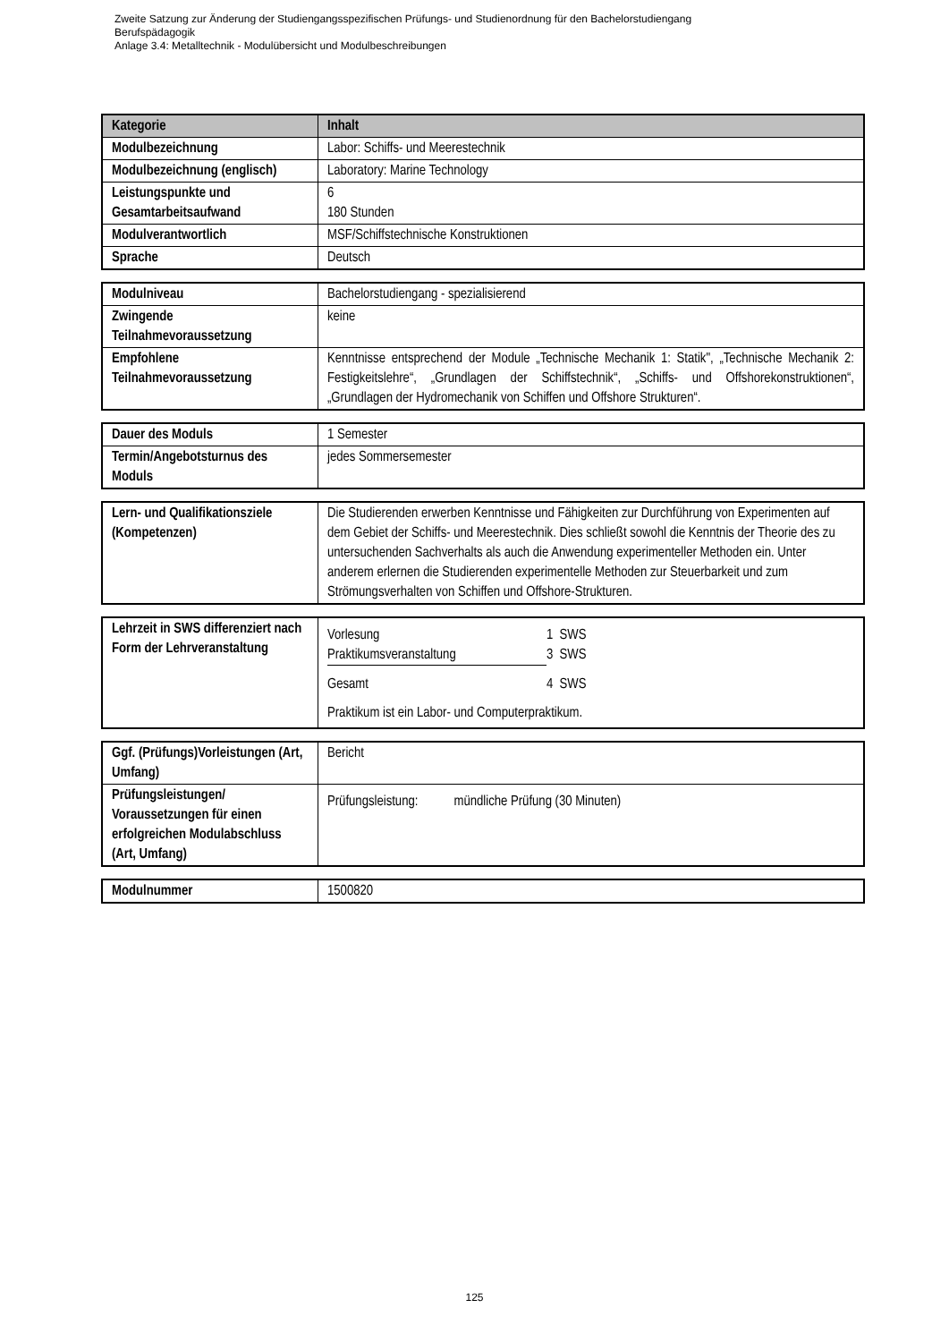Zweite Satzung zur Änderung der Studiengangsspezifischen Prüfungs- und Studienordnung für den Bachelorstudiengang
Berufspädagogik
Anlage 3.4: Metalltechnik - Modulübersicht und Modulbeschreibungen
| Kategorie | Inhalt |
| --- | --- |
| Modulbezeichnung | Labor: Schiffs- und Meerestechnik |
| Modulbezeichnung (englisch) | Laboratory: Marine Technology |
| Leistungspunkte und Gesamtarbeitsaufwand | 6 180 Stunden |
| Modulverantwortlich | MSF/Schiffstechnische Konstruktionen |
| Sprache | Deutsch |
| Modulniveau | Bachelorstudiengang - spezialisierend |
| Zwingende Teilnahmevoraussetzung | keine |
| Empfohlene Teilnahmevoraussetzung | Kenntnisse entsprechend der Module „Technische Mechanik 1: Statik", „Technische Mechanik 2: Festigkeitslehre“, „Grundlagen der Schiffstechnik“, „Schiffs- und Offshorekonstruktionen“, „Grundlagen der Hydromechanik von Schiffen und Offshore Strukturen“. |
| Dauer des Moduls | 1 Semester |
| Termin/Angebotsturnus des Moduls | jedes Sommersemester |
| Lern- und Qualifikationsziele (Kompetenzen) | Die Studierenden erwerben Kenntnisse und Fähigkeiten zur Durchführung von Experimenten auf dem Gebiet der Schiffs- und Meerestechnik. Dies schließt sowohl die Kenntnis der Theorie des zu untersuchenden Sachverhalts als auch die Anwendung experimenteller Methoden ein. Unter anderem erlernen die Studierenden experimentelle Methoden zur Steuerbarkeit und zum Strömungsverhalten von Schiffen und Offshore-Strukturen. |
| Lehrzeit in SWS differenziert nach Form der Lehrveranstaltung | / Vorlesung / 1 SWS / / Praktikumsveranstaltung / 3 SWS / / Gesamt / 4 SWS / Praktikum ist ein Labor- und Computerpraktikum. |
| Ggf. (Prüfungs)Vorleistungen (Art, Umfang) | Bericht |
| Prüfungsleistungen/ Voraussetzungen für einen erfolgreichen Modulabschluss (Art, Umfang) | Prüfungsleistung: mündliche Prüfung (30 Minuten) |
| Modulnummer | 1500820 |
125